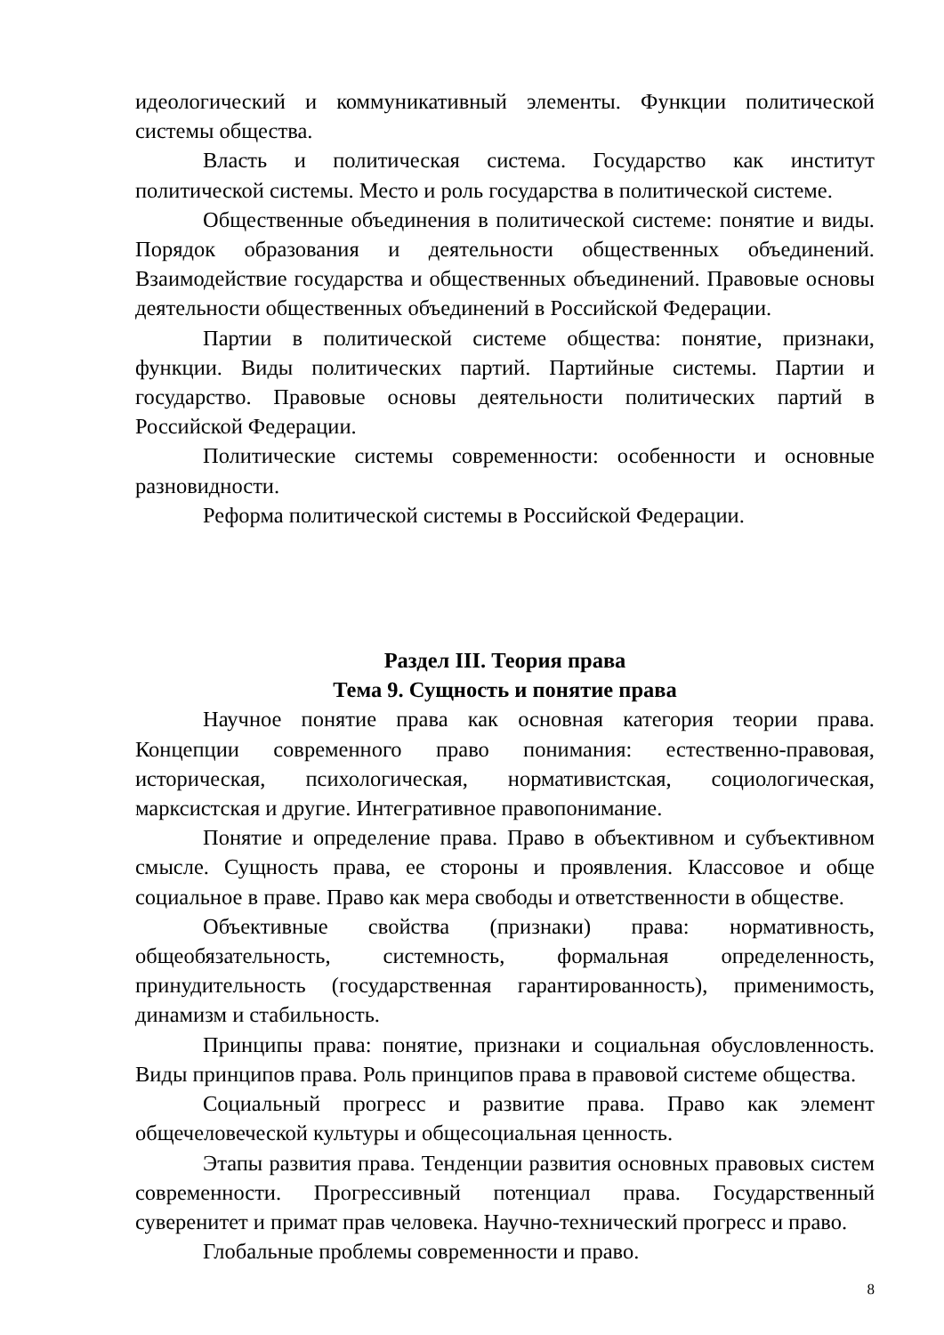идеологический и коммуникативный элементы. Функции политической системы общества.
Власть и политическая система. Государство как институт политической системы. Место и роль государства в политической системе.
Общественные объединения в политической системе: понятие и виды. Порядок образования и деятельности общественных объединений. Взаимодействие государства и общественных объединений. Правовые основы деятельности общественных объединений в Российской Федерации.
Партии в политической системе общества: понятие, признаки, функции. Виды политических партий. Партийные системы. Партии и государство. Правовые основы деятельности политических партий в Российской Федерации.
Политические системы современности: особенности и основные разновидности.
Реформа политической системы в Российской Федерации.
Раздел III. Теория права
Тема 9. Сущность и понятие права
Научное понятие права как основная категория теории права. Концепции современного право понимания: естественно-правовая, историческая, психологическая, нормативистская, социологическая, марксистская и другие. Интегративное правопонимание.
Понятие и определение права. Право в объективном и субъективном смысле. Сущность права, ее стороны и проявления. Классовое и обще социальное в праве. Право как мера свободы и ответственности в обществе.
Объективные свойства (признаки) права: нормативность, общеобязательность, системность, формальная определенность, принудительность (государственная гарантированность), применимость, динамизм и стабильность.
Принципы права: понятие, признаки и социальная обусловленность. Виды принципов права. Роль принципов права в правовой системе общества.
Социальный прогресс и развитие права. Право как элемент общечеловеческой культуры и общесоциальная ценность.
Этапы развития права. Тенденции развития основных правовых систем современности. Прогрессивный потенциал права. Государственный суверенитет и примат прав человека. Научно-технический прогресс и право.
Глобальные проблемы современности и право.
8